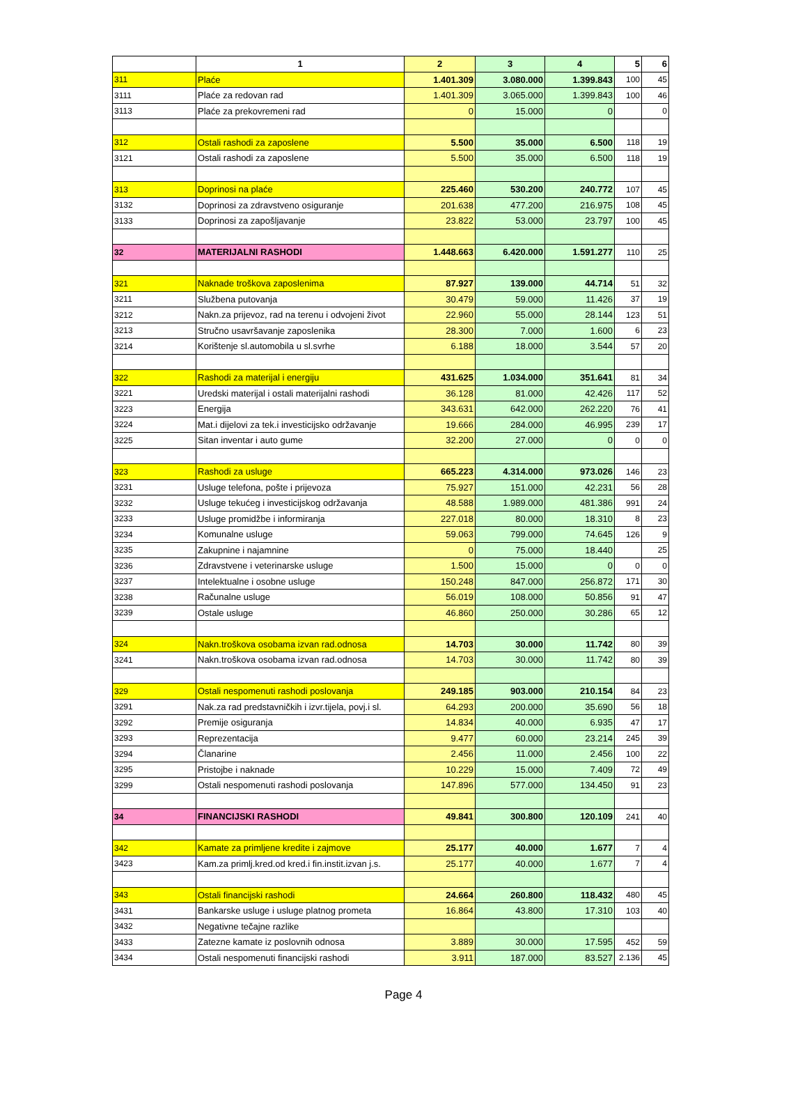| | 1 | 2 | 3 | 4 | 5 | 6 |
| --- | --- | --- | --- | --- | --- | --- |
| 311 | Plaće | 1.401.309 | 3.080.000 | 1.399.843 | 100 | 45 |
| 3111 | Plaće za redovan rad | 1.401.309 | 3.065.000 | 1.399.843 | 100 | 46 |
| 3113 | Plaće za prekovremeni rad | 0 | 15.000 | 0 | | 0 |
| 312 | Ostali rashodi za zaposlene | 5.500 | 35.000 | 6.500 | 118 | 19 |
| 3121 | Ostali rashodi za zaposlene | 5.500 | 35.000 | 6.500 | 118 | 19 |
| 313 | Doprinosi na plaće | 225.460 | 530.200 | 240.772 | 107 | 45 |
| 3132 | Doprinosi za zdravstveno osiguranje | 201.638 | 477.200 | 216.975 | 108 | 45 |
| 3133 | Doprinosi za zapošljavanje | 23.822 | 53.000 | 23.797 | 100 | 45 |
| 32 | MATERIJALNI RASHODI | 1.448.663 | 6.420.000 | 1.591.277 | 110 | 25 |
| 321 | Naknade troškova zaposlenima | 87.927 | 139.000 | 44.714 | 51 | 32 |
| 3211 | Službena putovanja | 30.479 | 59.000 | 11.426 | 37 | 19 |
| 3212 | Nakn.za prijevoz, rad na terenu i odvojeni život | 22.960 | 55.000 | 28.144 | 123 | 51 |
| 3213 | Stručno usavršavanje zaposlenika | 28.300 | 7.000 | 1.600 | 6 | 23 |
| 3214 | Korištenje sl.automobila u sl.svrhe | 6.188 | 18.000 | 3.544 | 57 | 20 |
| 322 | Rashodi za materijal i energiju | 431.625 | 1.034.000 | 351.641 | 81 | 34 |
| 3221 | Uredski materijal i ostali materijalni rashodi | 36.128 | 81.000 | 42.426 | 117 | 52 |
| 3223 | Energija | 343.631 | 642.000 | 262.220 | 76 | 41 |
| 3224 | Mat.i dijelovi za tek.i investicijsko održavanje | 19.666 | 284.000 | 46.995 | 239 | 17 |
| 3225 | Sitan inventar i auto gume | 32.200 | 27.000 | 0 | 0 | 0 |
| 323 | Rashodi za usluge | 665.223 | 4.314.000 | 973.026 | 146 | 23 |
| 3231 | Usluge telefona, pošte i prijevoza | 75.927 | 151.000 | 42.231 | 56 | 28 |
| 3232 | Usluge tekućeg i investicijskog održavanja | 48.588 | 1.989.000 | 481.386 | 991 | 24 |
| 3233 | Usluge promidžbe i informiranja | 227.018 | 80.000 | 18.310 | 8 | 23 |
| 3234 | Komunalne usluge | 59.063 | 799.000 | 74.645 | 126 | 9 |
| 3235 | Zakupnine i najamnine | 0 | 75.000 | 18.440 | | 25 |
| 3236 | Zdravstvene i veterinarske usluge | 1.500 | 15.000 | 0 | 0 | 0 |
| 3237 | Intelektualne i osobne usluge | 150.248 | 847.000 | 256.872 | 171 | 30 |
| 3238 | Računalne usluge | 56.019 | 108.000 | 50.856 | 91 | 47 |
| 3239 | Ostale usluge | 46.860 | 250.000 | 30.286 | 65 | 12 |
| 324 | Nakn.troškova osobama izvan rad.odnosa | 14.703 | 30.000 | 11.742 | 80 | 39 |
| 3241 | Nakn.troškova osobama izvan rad.odnosa | 14.703 | 30.000 | 11.742 | 80 | 39 |
| 329 | Ostali nespomenuti rashodi poslovanja | 249.185 | 903.000 | 210.154 | 84 | 23 |
| 3291 | Nak.za rad predstavničkih i izvr.tijela, povj.i sl. | 64.293 | 200.000 | 35.690 | 56 | 18 |
| 3292 | Premije osiguranja | 14.834 | 40.000 | 6.935 | 47 | 17 |
| 3293 | Reprezentacija | 9.477 | 60.000 | 23.214 | 245 | 39 |
| 3294 | Članarine | 2.456 | 11.000 | 2.456 | 100 | 22 |
| 3295 | Pristojbe i naknade | 10.229 | 15.000 | 7.409 | 72 | 49 |
| 3299 | Ostali nespomenuti rashodi poslovanja | 147.896 | 577.000 | 134.450 | 91 | 23 |
| 34 | FINANCIJSKI RASHODI | 49.841 | 300.800 | 120.109 | 241 | 40 |
| 342 | Kamate za primljene kredite i zajmove | 25.177 | 40.000 | 1.677 | 7 | 4 |
| 3423 | Kam.za primlj.kred.od kred.i fin.instit.izvan j.s. | 25.177 | 40.000 | 1.677 | 7 | 4 |
| 343 | Ostali financijski rashodi | 24.664 | 260.800 | 118.432 | 480 | 45 |
| 3431 | Bankarske usluge i usluge platnog prometa | 16.864 | 43.800 | 17.310 | 103 | 40 |
| 3432 | Negativne tečajne razlike | | | | | |
| 3433 | Zatezne kamate iz poslovnih odnosa | 3.889 | 30.000 | 17.595 | 452 | 59 |
| 3434 | Ostali nespomenuti financijski rashodi | 3.911 | 187.000 | 83.527 | 2.136 | 45 |
Page 4